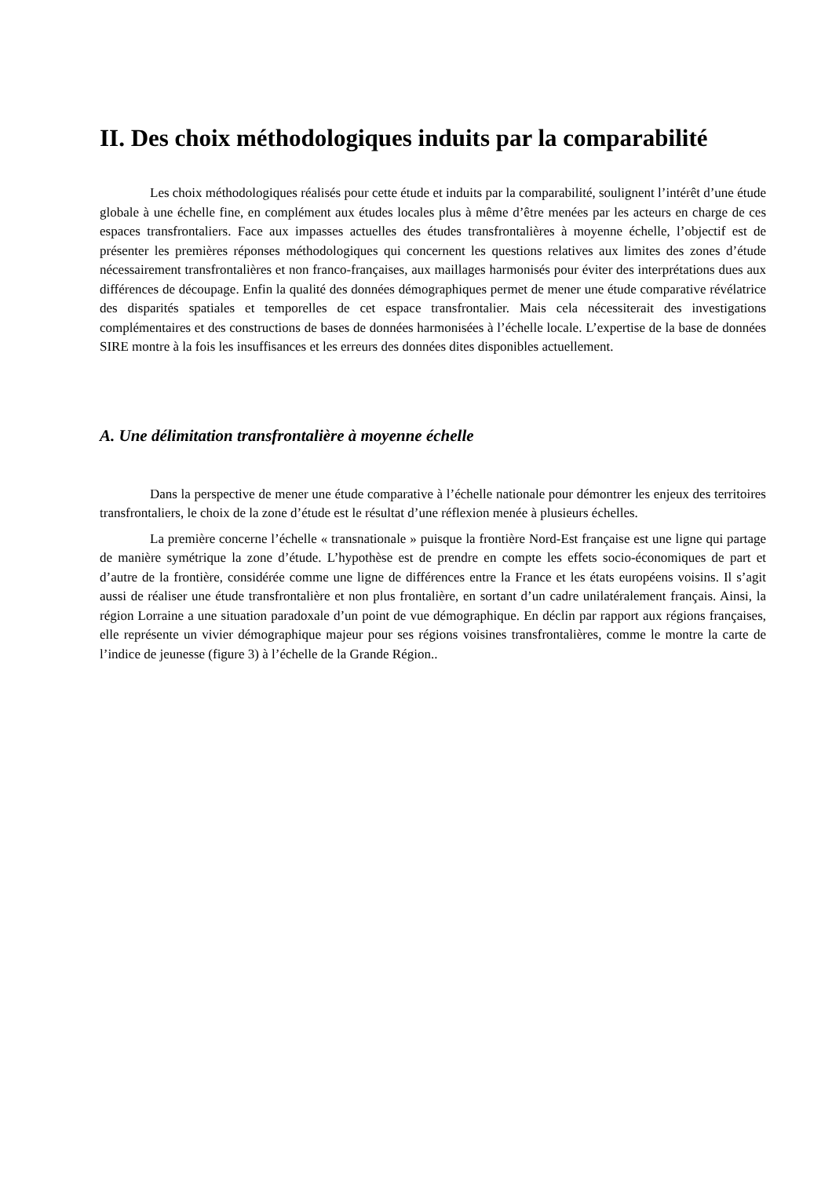II. Des choix méthodologiques induits par la comparabilité
Les choix méthodologiques réalisés pour cette étude et induits par la comparabilité, soulignent l’intérêt d’une étude globale à une échelle fine, en complément aux études locales plus à même d’être menées par les acteurs en charge de ces espaces transfrontaliers. Face aux impasses actuelles des études transfrontalières à moyenne échelle, l’objectif est de présenter les premières réponses méthodologiques qui concernent les questions relatives aux limites des zones d’étude nécessairement transfrontalières et non franco-françaises, aux maillages harmonisés pour éviter des interprétations dues aux différences de découpage. Enfin la qualité des données démographiques permet de mener une étude comparative révélatrice des disparités spatiales et temporelles de cet espace transfrontalier. Mais cela nécessiterait des investigations complémentaires et des constructions de bases de données harmonisées à l’échelle locale. L’expertise de la base de données SIRE montre à la fois les insuffisances et les erreurs des données dites disponibles actuellement.
A. Une délimitation transfrontalière à moyenne échelle
Dans la perspective de mener une étude comparative à l’échelle nationale pour démontrer les enjeux des territoires transfrontaliers, le choix de la zone d’étude est le résultat d’une réflexion menée à plusieurs échelles.
La première concerne l’échelle « transnationale » puisque la frontière Nord-Est française est une ligne qui partage de manière symétrique la zone d’étude. L’hypothèse est de prendre en compte les effets socio-économiques de part et d’autre de la frontière, considérée comme une ligne de différences entre la France et les états européens voisins. Il s’agit aussi de réaliser une étude transfrontalière et non plus frontalière, en sortant d’un cadre unilatéralement français. Ainsi, la région Lorraine a une situation paradoxale d’un point de vue démographique. En déclin par rapport aux régions françaises, elle représente un vivier démographique majeur pour ses régions voisines transfrontalières, comme le montre la carte de l’indice de jeunesse (figure 3) à l’échelle de la Grande Région..